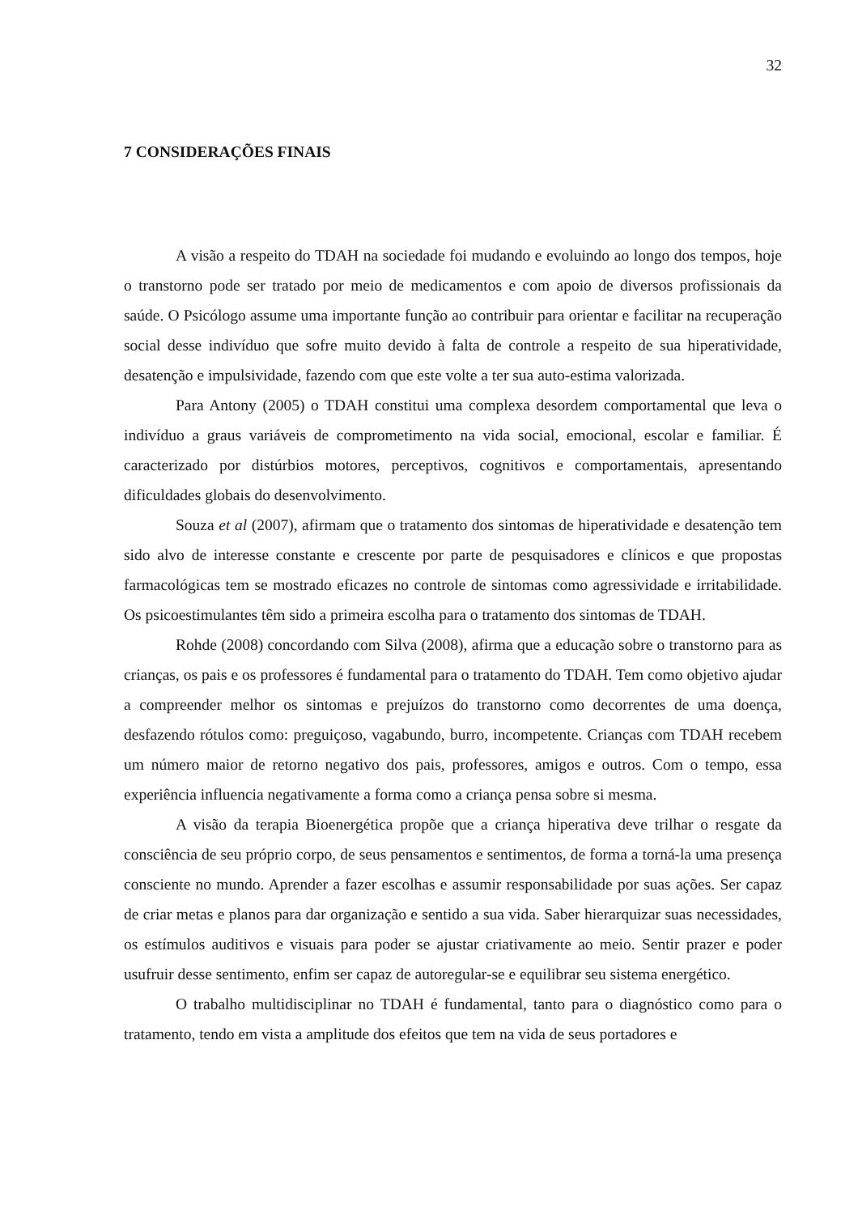32
7 CONSIDERAÇÕES FINAIS
A visão a respeito do TDAH na sociedade foi mudando e evoluindo ao longo dos tempos, hoje o transtorno pode ser tratado por meio de medicamentos e com apoio de diversos profissionais da saúde. O Psicólogo assume uma importante função ao contribuir para orientar e facilitar na recuperação social desse indivíduo que sofre muito devido à falta de controle a respeito de sua hiperatividade, desatenção e impulsividade, fazendo com que este volte a ter sua auto-estima valorizada.
Para Antony (2005) o TDAH constitui uma complexa desordem comportamental que leva o indivíduo a graus variáveis de comprometimento na vida social, emocional, escolar e familiar. É caracterizado por distúrbios motores, perceptivos, cognitivos e comportamentais, apresentando dificuldades globais do desenvolvimento.
Souza et al (2007), afirmam que o tratamento dos sintomas de hiperatividade e desatenção tem sido alvo de interesse constante e crescente por parte de pesquisadores e clínicos e que propostas farmacológicas tem se mostrado eficazes no controle de sintomas como agressividade e irritabilidade. Os psicoestimulantes têm sido a primeira escolha para o tratamento dos sintomas de TDAH.
Rohde (2008) concordando com Silva (2008), afirma que a educação sobre o transtorno para as crianças, os pais e os professores é fundamental para o tratamento do TDAH. Tem como objetivo ajudar a compreender melhor os sintomas e prejuízos do transtorno como decorrentes de uma doença, desfazendo rótulos como: preguiçoso, vagabundo, burro, incompetente. Crianças com TDAH recebem um número maior de retorno negativo dos pais, professores, amigos e outros. Com o tempo, essa experiência influencia negativamente a forma como a criança pensa sobre si mesma.
A visão da terapia Bioenergética propõe que a criança hiperativa deve trilhar o resgate da consciência de seu próprio corpo, de seus pensamentos e sentimentos, de forma a torná-la uma presença consciente no mundo. Aprender a fazer escolhas e assumir responsabilidade por suas ações. Ser capaz de criar metas e planos para dar organização e sentido a sua vida. Saber hierarquizar suas necessidades, os estímulos auditivos e visuais para poder se ajustar criativamente ao meio. Sentir prazer e poder usufruir desse sentimento, enfim ser capaz de autoregular-se e equilibrar seu sistema energético.
O trabalho multidisciplinar no TDAH é fundamental, tanto para o diagnóstico como para o tratamento, tendo em vista a amplitude dos efeitos que tem na vida de seus portadores e